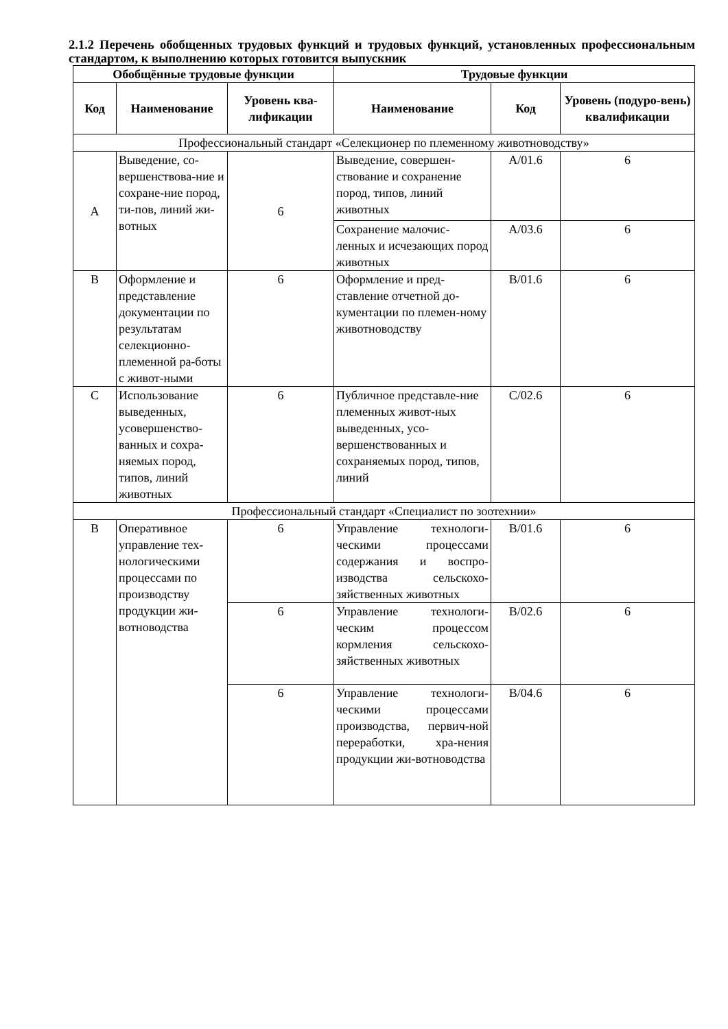2.1.2 Перечень обобщенных трудовых функций и трудовых функций, установленных профессиональным стандартом, к выполнению которых готовится выпускник
| Обобщённые трудовые функции | | | Трудовые функции | | |
| --- | --- | --- | --- | --- | --- |
| Код | Наименование | Уровень ква-лификации | Наименование | Код | Уровень (подуро-вень) квалификации |
| Профессиональный стандарт «Селекционер по племенному животноводству» | | | | | |
| A | Выведение, со-вершенствова-ние и сохране-ние пород, ти-пов, линий жи-вотных | 6 | Выведение, совершен-ствование и сохранение пород, типов, линий животных | A/01.6 | 6 |
| | | | Сохранение малочис-ленных и исчезающих пород животных | A/03.6 | 6 |
| B | Оформление и представление документации по результатам селекционно-племенной ра-боты с живот-ными | 6 | Оформление и пред-ставление отчетной до-кументации по племен-ному животноводству | B/01.6 | 6 |
| C | Использование выведенных, усовершенство-ванных и сохра-няемых пород, типов, линий животных | 6 | Публичное представле-ние племенных живот-ных выведенных, усо-вершенствованных и сохраняемых пород, типов, линий | C/02.6 | 6 |
| Профессиональный стандарт «Специалист по зоотехнии» | | | | | |
| B | Оперативное управление тех-нологическими процессами по производству продукции жи-вотноводства | 6 | Управление технологи-ческими процессами содержания и воспро-изводства сельскохо-зяйственных животных | B/01.6 | 6 |
| | | 6 | Управление технологи-ческим процессом кормления сельскохо-зяйственных животных | B/02.6 | 6 |
| | | 6 | Управление технологи-ческими процессами производства, первич-ной переработки, хра-нения продукции жи-вотноводства | B/04.6 | 6 |